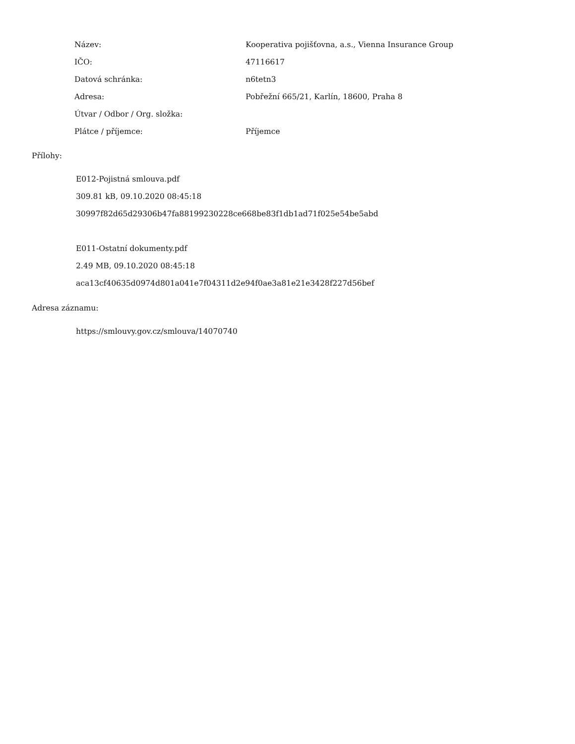| Název: | Kooperativa pojišťovna, a.s., Vienna Insurance Group |
| IČO: | 47116617 |
| Datová schránka: | n6tetn3 |
| Adresa: | Pobřežní 665/21, Karlín, 18600, Praha 8 |
| Útvar / Odbor / Org. složka: | |
| Plátce / příjemce: | Příjemce |
Přílohy:
E012-Pojistná smlouva.pdf
309.81 kB, 09.10.2020 08:45:18
30997f82d65d29306b47fa88199230228ce668be83f1db1ad71f025e54be5abd
E011-Ostatní dokumenty.pdf
2.49 MB, 09.10.2020 08:45:18
aca13cf40635d0974d801a041e7f04311d2e94f0ae3a81e21e3428f227d56bef
Adresa záznamu:
https://smlouvy.gov.cz/smlouva/14070740